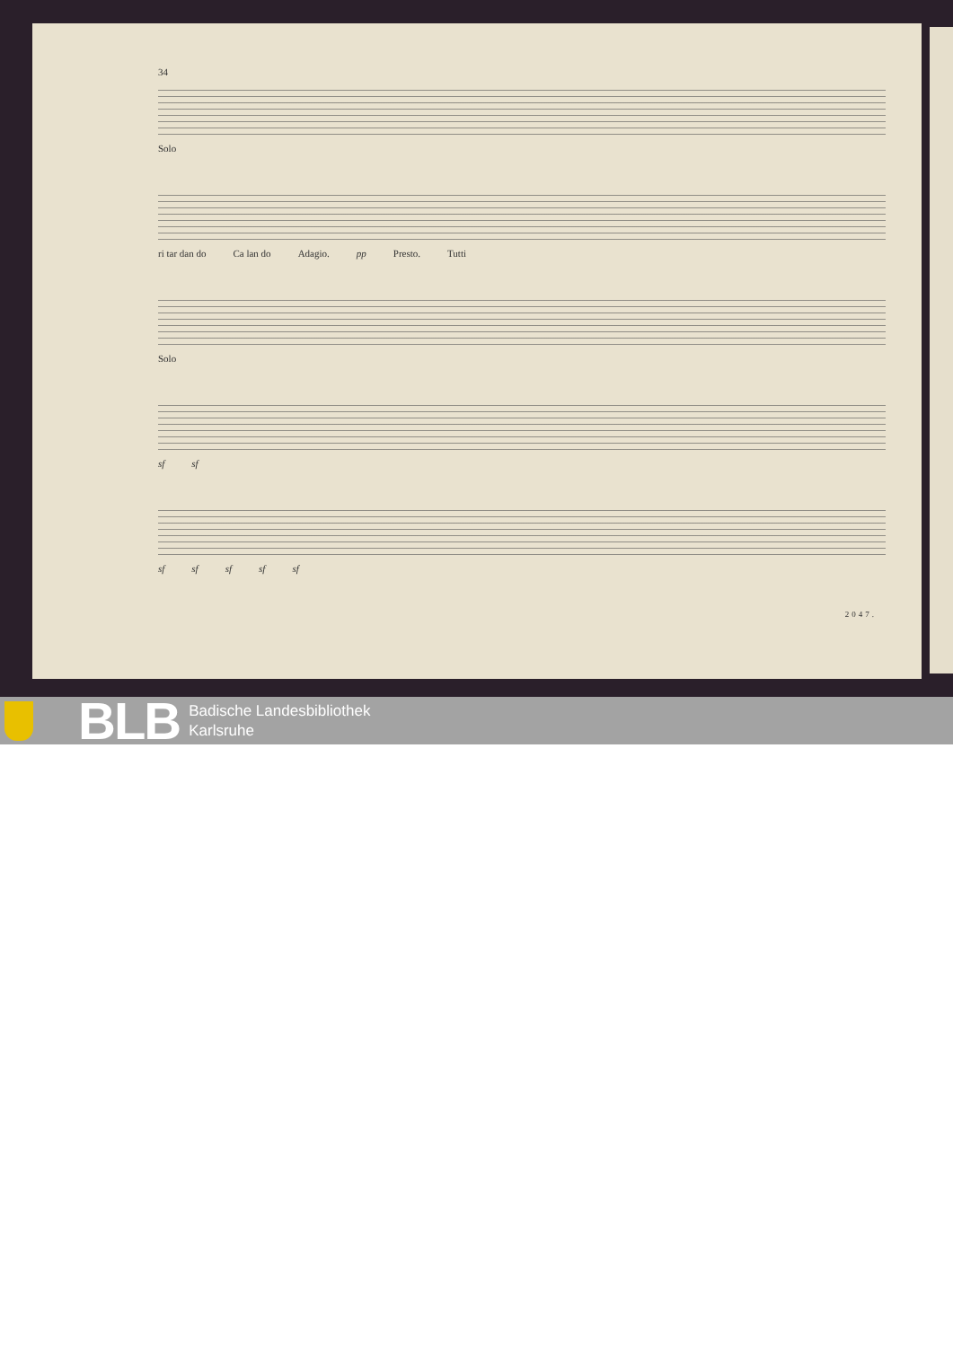34
Solo
ri tar dan do Ca lan do Adagio. pp Presto. Tutti
Solo
sf sf
sf sf sf sf sf
2047.
BLB
Badische Landesbibliothek
Karlsruhe